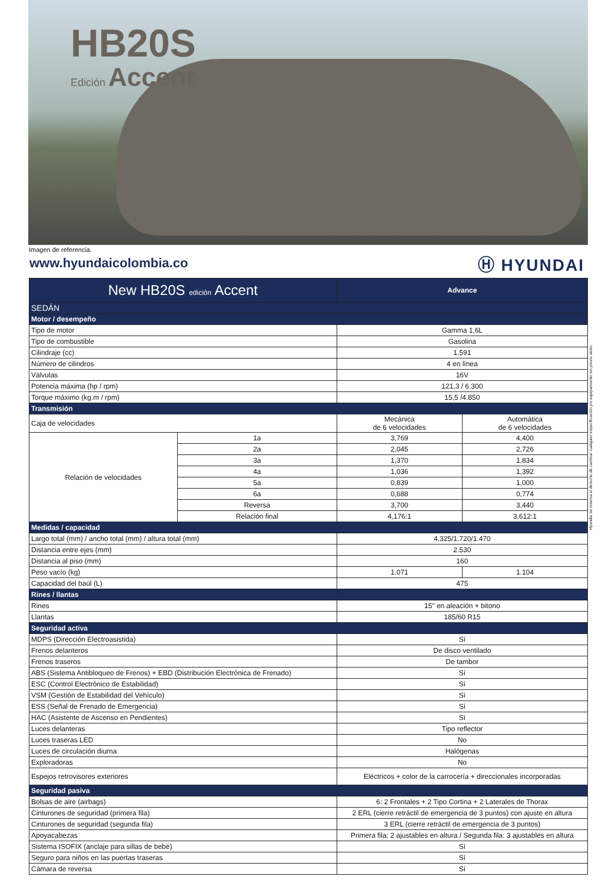HB20S
Edición Accent
Imagen de referencia.
www.hyundaicolombia.co Ⓗ HYUNDAI
Hyundai se reserva el derecho de cambiar cualquier especificación y/o equipamiento sin previo aviso.
| New HB20S edición Accent | | Advance | |
| --- | --- | --- | --- |
| SEDÁN | | | |
| Motor / desempeño | | | |
| Tipo de motor | | Gamma 1,6L | |
| Tipo de combustible | | Gasolina | |
| Cilindraje (cc) | | 1.591 | |
| Número de cilindros | | 4 en línea | |
| Válvulas | | 16V | |
| Potencia máxima (hp / rpm) | | 121,3 / 6.300 | |
| Torque máximo (kg.m / rpm) | | 15,5 /4.850 | |
| Transmisión | | | |
| Caja de velocidades | | Mecánica de 6 velocidades | Automática de 6 velocidades |
| Relación de velocidades | 1a | 3,769 | 4,400 |
| | 2a | 2,045 | 2,726 |
| | 3a | 1,370 | 1,834 |
| | 4a | 1,036 | 1,392 |
| | 5a | 0,839 | 1,000 |
| | 6a | 0,688 | 0,774 |
| | Reversa | 3,700 | 3,440 |
| | Relación final | 4,176:1 | 3,612:1 |
| Medidas / capacidad | | | |
| Largo total (mm) / ancho total (mm) / altura total (mm) | | 4.325/1.720/1.470 | |
| Distancia entre ejes (mm) | | 2.530 | |
| Distancia al piso (mm) | | 160 | |
| Peso vacío (kg) | | 1.071 | 1.104 |
| Capacidad del baúl (L) | | 475 | |
| Rines / llantas | | | |
| Rines | | 15" en aleación + bitono | |
| Llantas | | 185/60 R15 | |
| Seguridad activa | | | |
| MDPS (Dirección Electroasistida) | | Sí | |
| Frenos delanteros | | De disco ventilado | |
| Frenos traseros | | De tambor | |
| ABS (Sistema Antibloqueo de Frenos) + EBD (Distribución Electrónica de Frenado) | | Sí | |
| ESC (Control Electrónico de Estabilidad) | | Sí | |
| VSM (Gestión de Estabilidad del Vehículo) | | Sí | |
| ESS (Señal de Frenado de Emergencia) | | Sí | |
| HAC (Asistente de Ascenso en Pendientes) | | Sí | |
| Luces delanteras | | Tipo reflector | |
| Luces traseras LED | | No | |
| Luces de circulación diurna | | Halógenas | |
| Exploradoras | | No | |
| Espejos retrovisores exteriores | | Eléctricos + color de la carrocería + direccionales incorporadas | |
| Seguridad pasiva | | | |
| Bolsas de aire (airbags) | | 6: 2 Frontales + 2 Tipo Cortina + 2 Laterales de Thorax | |
| Cinturones de seguridad (primera fila) | | 2 ERL (cierre retráctil de emergencia de 3 puntos) con ajuste en altura | |
| Cinturones de seguridad (segunda fila) | | 3 ERL (cierre retráctil de emergencia de 3 puntos) | |
| Apoyacabezas | | Primera fila: 2 ajustables en altura / Segunda fila: 3 ajustables en altura | |
| Sistema ISOFIX (anclaje para sillas de bebé) | | Sí | |
| Seguro para niños en las puertas traseras | | Sí | |
| Cámara de reversa | | Sí | |